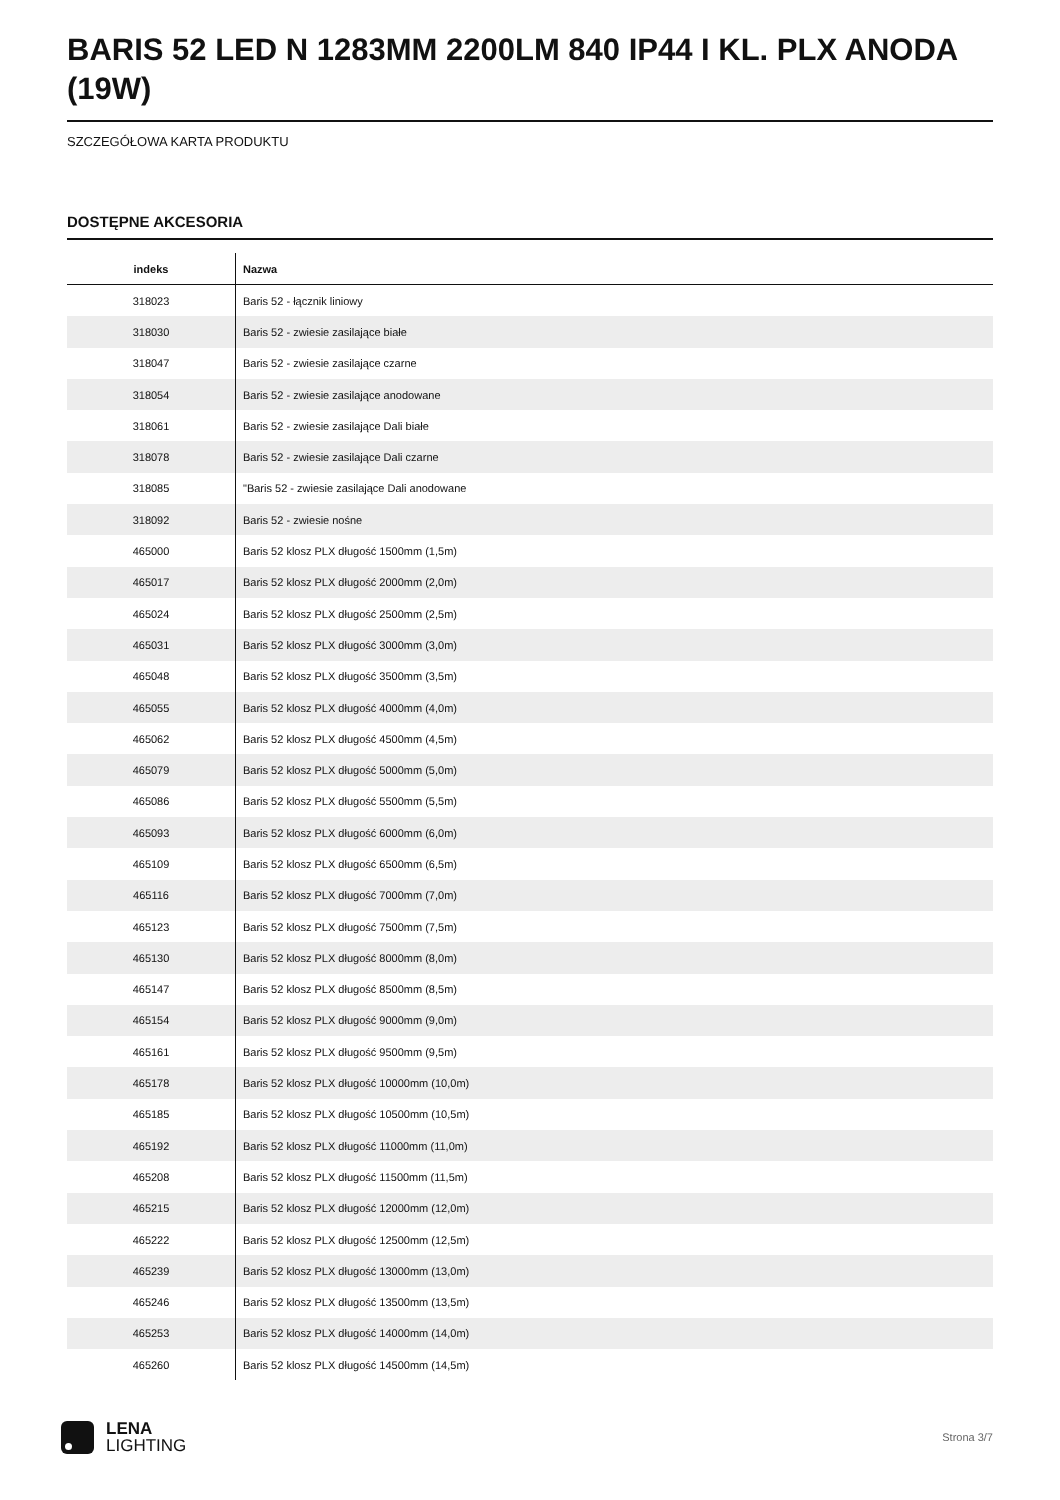BARIS 52 LED N 1283MM 2200LM 840 IP44 I KL. PLX ANODA (19W)
SZCZEGÓŁOWA KARTA PRODUKTU
DOSTĘPNE AKCESORIA
| indeks | Nazwa |
| --- | --- |
| 318023 | Baris 52 - łącznik liniowy |
| 318030 | Baris 52 - zwiesie zasilające białe |
| 318047 | Baris 52 - zwiesie zasilające czarne |
| 318054 | Baris 52 - zwiesie zasilające anodowane |
| 318061 | Baris 52 - zwiesie zasilające Dali białe |
| 318078 | Baris 52 - zwiesie zasilające Dali czarne |
| 318085 | "Baris 52 - zwiesie zasilające Dali anodowane |
| 318092 | Baris 52 - zwiesie nośne |
| 465000 | Baris 52 klosz PLX długość 1500mm (1,5m) |
| 465017 | Baris 52 klosz PLX długość 2000mm (2,0m) |
| 465024 | Baris 52 klosz PLX długość 2500mm (2,5m) |
| 465031 | Baris 52 klosz PLX długość 3000mm (3,0m) |
| 465048 | Baris 52 klosz PLX długość 3500mm (3,5m) |
| 465055 | Baris 52 klosz PLX długość 4000mm (4,0m) |
| 465062 | Baris 52 klosz PLX długość 4500mm (4,5m) |
| 465079 | Baris 52 klosz PLX długość 5000mm (5,0m) |
| 465086 | Baris 52 klosz PLX długość 5500mm (5,5m) |
| 465093 | Baris 52 klosz PLX długość 6000mm (6,0m) |
| 465109 | Baris 52 klosz PLX długość 6500mm (6,5m) |
| 465116 | Baris 52 klosz PLX długość 7000mm (7,0m) |
| 465123 | Baris 52 klosz PLX długość 7500mm (7,5m) |
| 465130 | Baris 52 klosz PLX długość 8000mm (8,0m) |
| 465147 | Baris 52 klosz PLX długość 8500mm (8,5m) |
| 465154 | Baris 52 klosz PLX długość 9000mm (9,0m) |
| 465161 | Baris 52 klosz PLX długość 9500mm (9,5m) |
| 465178 | Baris 52 klosz PLX długość 10000mm (10,0m) |
| 465185 | Baris 52 klosz PLX długość 10500mm (10,5m) |
| 465192 | Baris 52 klosz PLX długość 11000mm (11,0m) |
| 465208 | Baris 52 klosz PLX długość 11500mm (11,5m) |
| 465215 | Baris 52 klosz PLX długość 12000mm (12,0m) |
| 465222 | Baris 52 klosz PLX długość 12500mm (12,5m) |
| 465239 | Baris 52 klosz PLX długość 13000mm (13,0m) |
| 465246 | Baris 52 klosz PLX długość 13500mm (13,5m) |
| 465253 | Baris 52 klosz PLX długość 14000mm (14,0m) |
| 465260 | Baris 52 klosz PLX długość 14500mm (14,5m) |
LENA
LIGHTING
Strona 3/7